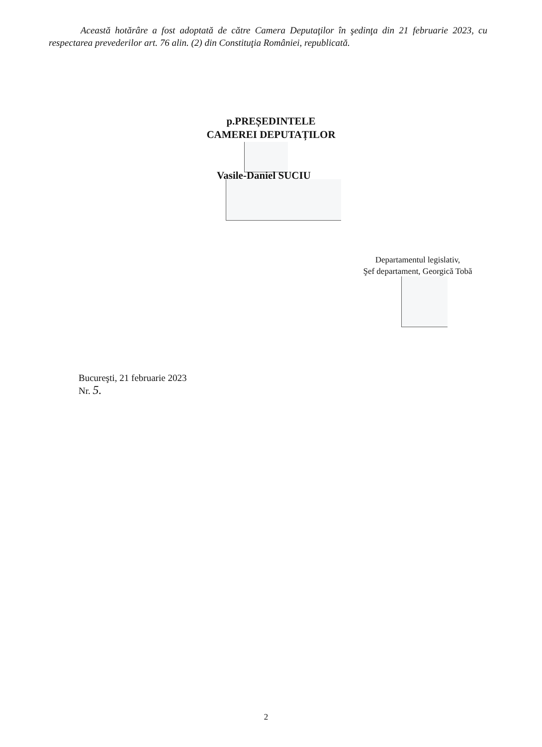Această hotărâre a fost adoptată de către Camera Deputaţilor în şedinţa din 21 februarie 2023, cu respectarea prevederilor art. 76 alin. (2) din Constituţia României, republicată.
p.PREȘEDINTELE
CAMEREI DEPUTAȚILOR
Vasile-Daniel SUCIU
Departamentul legislativ,
Şef departament, Georgică Tobă
Bucureşti, 21 februarie 2023
Nr. 5.
2